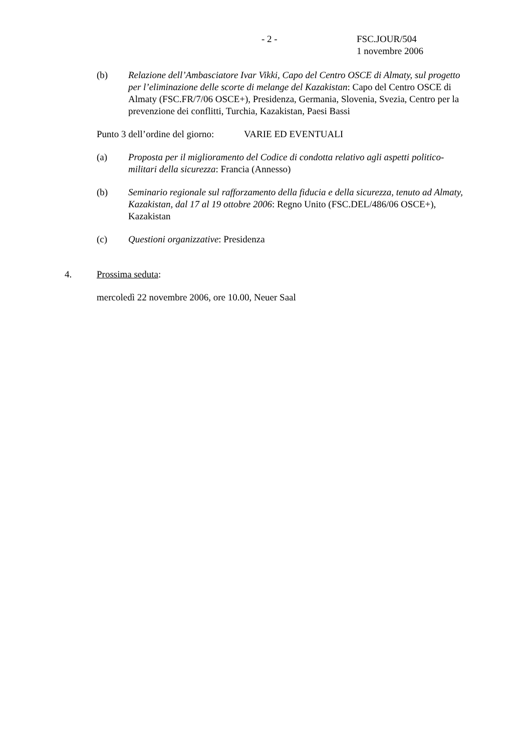- 2 - FSC.JOUR/504
1 novembre 2006
(b) Relazione dell’Ambasciatore Ivar Vikki, Capo del Centro OSCE di Almaty, sul progetto per l’eliminazione delle scorte di melange del Kazakistan: Capo del Centro OSCE di Almaty (FSC.FR/7/06 OSCE+), Presidenza, Germania, Slovenia, Svezia, Centro per la prevenzione dei conflitti, Turchia, Kazakistan, Paesi Bassi
Punto 3 dell’ordine del giorno: VARIE ED EVENTUALI
(a) Proposta per il miglioramento del Codice di condotta relativo agli aspetti politico-militari della sicurezza: Francia (Annesso)
(b) Seminario regionale sul rafforzamento della fiducia e della sicurezza, tenuto ad Almaty, Kazakistan, dal 17 al 19 ottobre 2006: Regno Unito (FSC.DEL/486/06 OSCE+), Kazakistan
(c) Questioni organizzative: Presidenza
4. Prossima seduta:
mercoledì 22 novembre 2006, ore 10.00, Neuer Saal